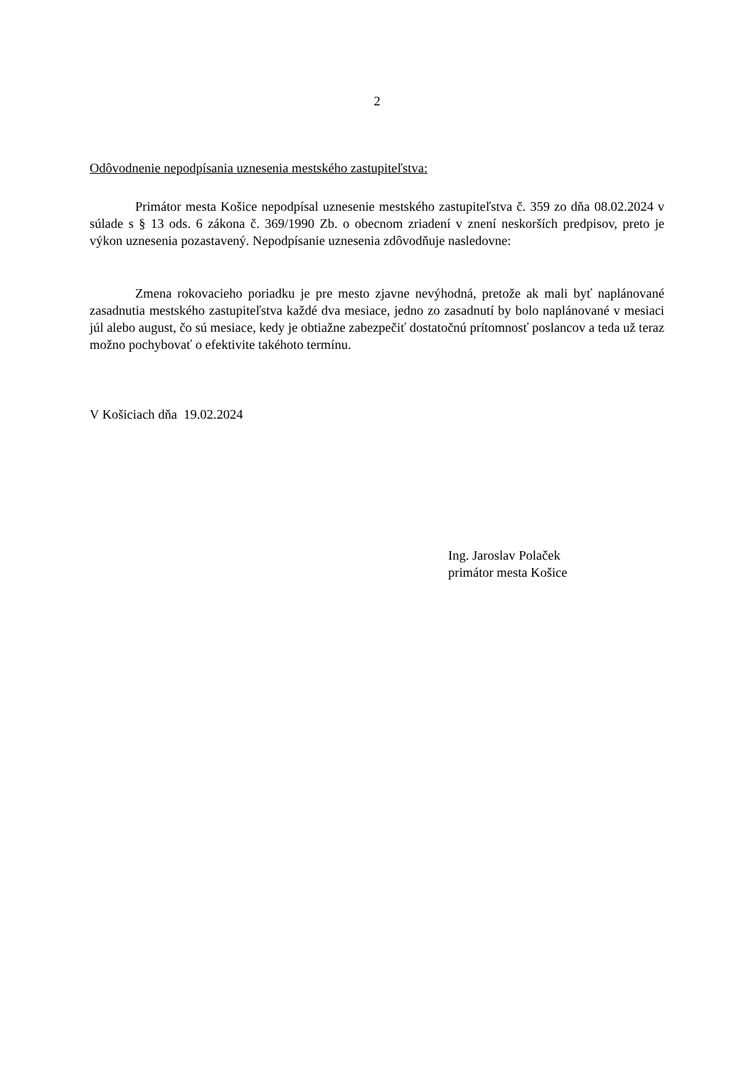2
Odôvodnenie nepodpísania uznesenia mestského zastupiteľstva:
Primátor mesta Košice nepodpísal uznesenie mestského zastupiteľstva č. 359 zo dňa 08.02.2024 v súlade s § 13 ods. 6 zákona č. 369/1990 Zb. o obecnom zriadení v znení neskorších predpisov, preto je výkon uznesenia pozastavený. Nepodpísanie uznesenia zdôvodňuje nasledovne:
Zmena rokovacieho poriadku je pre mesto zjavne nevýhodná, pretože ak mali byť naplánované zasadnutia mestského zastupiteľstva každé dva mesiace, jedno zo zasadnutí by bolo naplánované v mesiaci júl alebo august, čo sú mesiace, kedy je obtiažne zabezpečiť dostatočnú prítomnosť poslancov a teda už teraz možno pochybovať o efektivite takéhoto termínu.
V Košiciach dňa 19.02.2024
Ing. Jaroslav Polaček
primátor mesta Košice